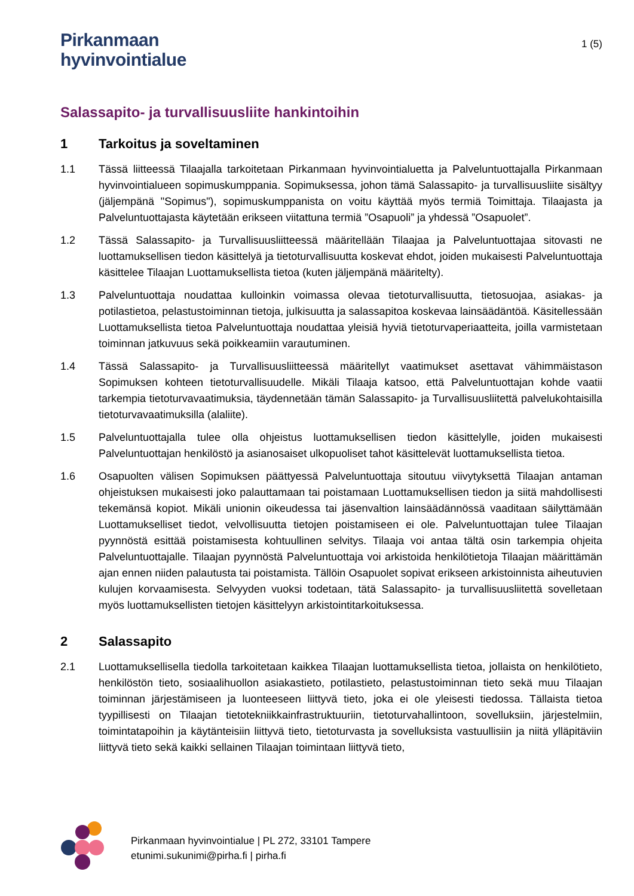Pirkanmaan
hyvinvointialue
1 (5)
Salassapito- ja turvallisuusliite hankintoihin
1 Tarkoitus ja soveltaminen
1.1 Tässä liitteessä Tilaajalla tarkoitetaan Pirkanmaan hyvinvointialuetta ja Palveluntuottajalla Pirkanmaan hyvinvointialueen sopimuskumppania. Sopimuksessa, johon tämä Salassapito- ja turvallisuusliite sisältyy (jäljempänä "Sopimus"), sopimuskumppanista on voitu käyttää myös termiä Toimittaja. Tilaajasta ja Palveluntuottajasta käytetään erikseen viitattuna termiä ”Osapuoli” ja yhdessä ”Osapuolet”.
1.2 Tässä Salassapito- ja Turvallisuusliitteessä määritellään Tilaajaa ja Palveluntuottajaa sitovasti ne luottamuksellisen tiedon käsittelyä ja tietoturvallisuutta koskevat ehdot, joiden mukaisesti Palveluntuottaja käsittelee Tilaajan Luottamuksellista tietoa (kuten jäljempänä määritelty).
1.3 Palveluntuottaja noudattaa kulloinkin voimassa olevaa tietoturvallisuutta, tietosuojaa, asiakas- ja potilastietoa, pelastustoiminnan tietoja, julkisuutta ja salassapitoa koskevaa lainsäädäntöä. Käsitellessään Luottamuksellista tietoa Palveluntuottaja noudattaa yleisiä hyviä tietoturvaperiaatteita, joilla varmistetaan toiminnan jatkuvuus sekä poikkeamiin varautuminen.
1.4 Tässä Salassapito- ja Turvallisuusliitteessä määritellyt vaatimukset asettavat vähimmäistason Sopimuksen kohteen tietoturvallisuudelle. Mikäli Tilaaja katsoo, että Palveluntuottajan kohde vaatii tarkempia tietoturvavaatimuksia, täydennetään tämän Salassapito- ja Turvallisuusliitettä palvelukohtaisilla tietoturvavaatimuksilla (alaliite).
1.5 Palveluntuottajalla tulee olla ohjeistus luottamuksellisen tiedon käsittelylle, joiden mukaisesti Palveluntuottajan henkilöstö ja asianosaiset ulkopuoliset tahot käsittelevät luottamuksellista tietoa.
1.6 Osapuolten välisen Sopimuksen päättyessä Palveluntuottaja sitoutuu viivytyksettä Tilaajan antaman ohjeistuksen mukaisesti joko palauttamaan tai poistamaan Luottamuksellisen tiedon ja siitä mahdollisesti tekemänsä kopiot. Mikäli unionin oikeudessa tai jäsenvaltion lainsäädännössä vaaditaan säilyttämään Luottamukselliset tiedot, velvollisuutta tietojen poistamiseen ei ole. Palveluntuottajan tulee Tilaajan pyynnöstä esittää poistamisesta kohtuullinen selvitys. Tilaaja voi antaa tältä osin tarkempia ohjeita Palveluntuottajalle. Tilaajan pyynnöstä Palveluntuottaja voi arkistoida henkilötietoja Tilaajan määrittämän ajan ennen niiden palautusta tai poistamista. Tällöin Osapuolet sopivat erikseen arkistoinnista aiheutuvien kulujen korvaamisesta. Selvyyden vuoksi todetaan, tätä Salassapito- ja turvallisuusliitettä sovelletaan myös luottamuksellisten tietojen käsittelyyn arkistointitarkoituksessa.
2 Salassapito
2.1 Luottamuksellisella tiedolla tarkoitetaan kaikkea Tilaajan luottamuksellista tietoa, jollaista on henkilötieto, henkilöstön tieto, sosiaalihuollon asiakastieto, potilastieto, pelastustoiminnan tieto sekä muu Tilaajan toiminnan järjestämiseen ja luonteeseen liittyvä tieto, joka ei ole yleisesti tiedossa. Tällaista tietoa tyypillisesti on Tilaajan tietotekniikkainfrastruktuuriin, tietoturvahallintoon, sovelluksiin, järjestelmiin, toimintatapoihin ja käytänteisiin liittyvä tieto, tietoturvasta ja sovelluksista vastuullisiin ja niitä ylläpitäviin liittyvä tieto sekä kaikki sellainen Tilaajan toimintaan liittyvä tieto,
Pirkanmaan hyvinvointialue | PL 272, 33101 Tampere
etunimi.sukunimi@pirha.fi | pirha.fi